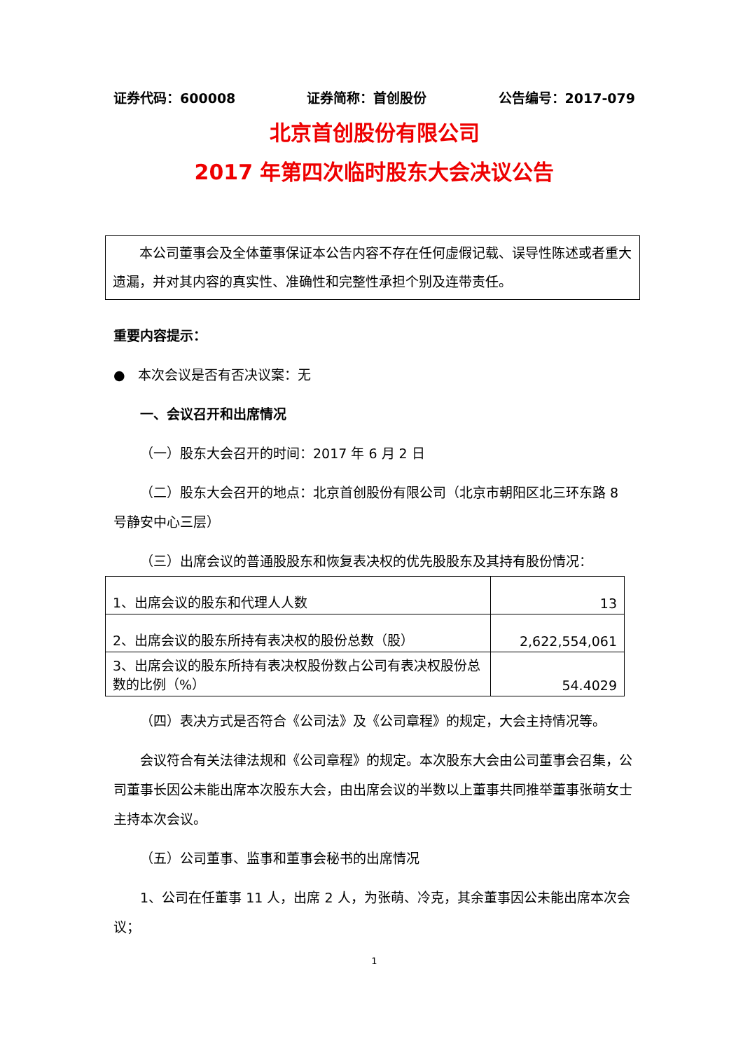证券代码：600008 证券简称：首创股份 公告编号：2017-079
北京首创股份有限公司
2017 年第四次临时股东大会决议公告
本公司董事会及全体董事保证本公告内容不存在任何虚假记载、误导性陈述或者重大遗漏，并对其内容的真实性、准确性和完整性承担个别及连带责任。
重要内容提示：
● 本次会议是否有否决议案：无
一、会议召开和出席情况
（一）股东大会召开的时间：2017 年 6 月 2 日
（二）股东大会召开的地点：北京首创股份有限公司（北京市朝阳区北三环东路 8 号静安中心三层）
（三）出席会议的普通股股东和恢复表决权的优先股股东及其持有股份情况：
| 1、出席会议的股东和代理人人数 | 13 |
| 2、出席会议的股东所持有表决权的股份总数（股） | 2,622,554,061 |
| 3、出席会议的股东所持有表决权股份数占公司有表决权股份总数的比例（%） | 54.4029 |
（四）表决方式是否符合《公司法》及《公司章程》的规定，大会主持情况等。
会议符合有关法律法规和《公司章程》的规定。本次股东大会由公司董事会召集，公司董事长因公未能出席本次股东大会，由出席会议的半数以上董事共同推举董事张萌女士主持本次会议。
（五）公司董事、监事和董事会秘书的出席情况
1、公司在任董事 11 人，出席 2 人，为张萌、冷克，其余董事因公未能出席本次会议；
1